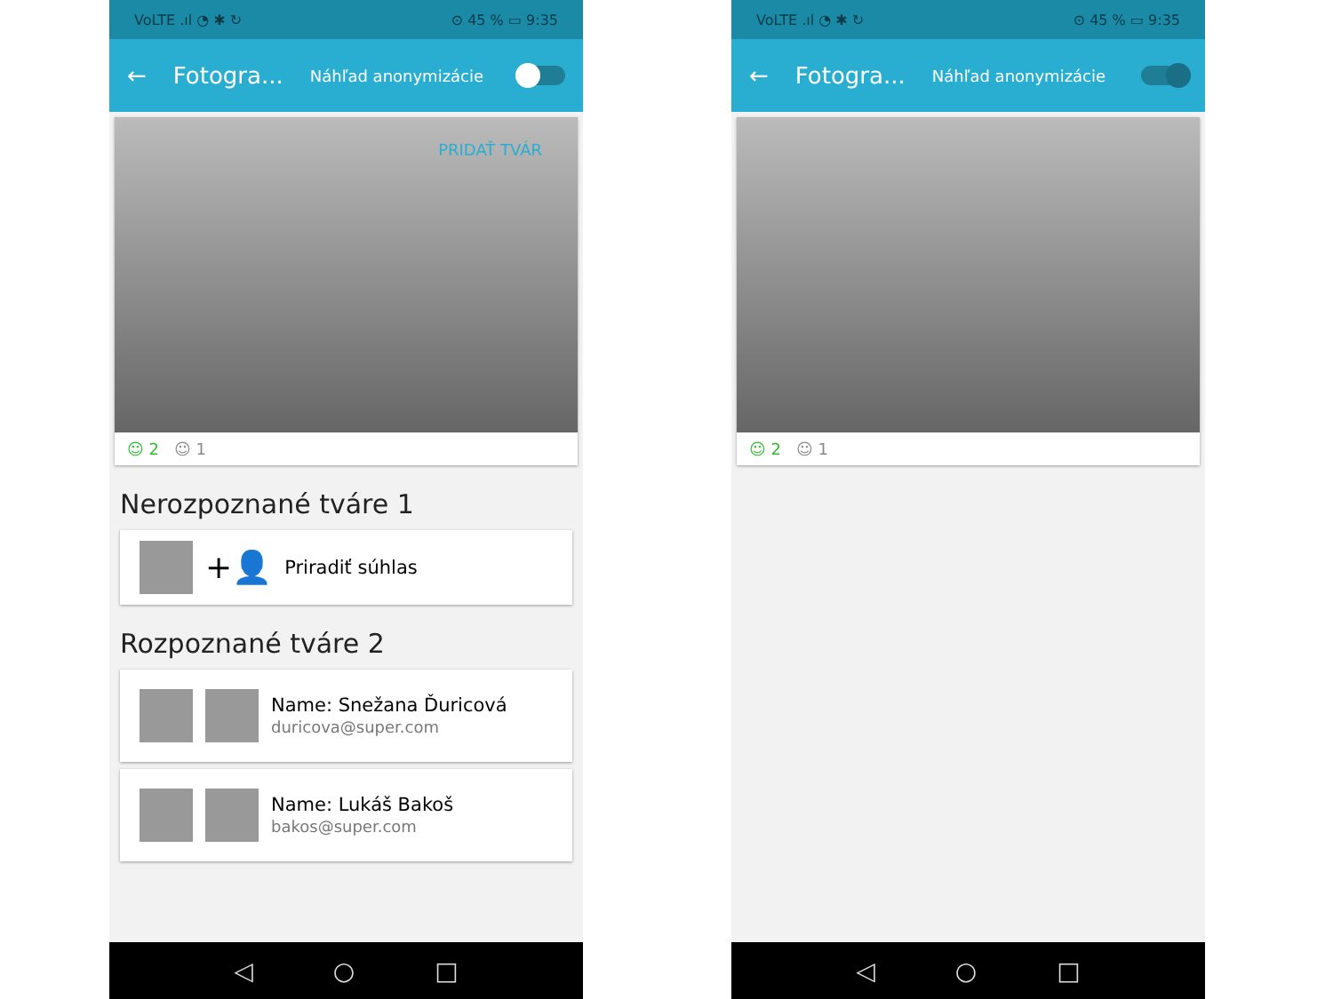VoLTE .ıl ◔ ✱ ↻ ⊙ 45 % ▭ 9:35
← Fotogra... Náhľad anonymizácie
PRIDAŤ TVÁR
☺ 2 ☺ 1
Nerozpoznané tváre 1
+👤 Priradiť súhlas
Rozpoznané tváre 2
Name: Snežana Ďuricová
duricova@super.com
Name: Lukáš Bakoš
bakos@super.com
◁ ○ □
VoLTE .ıl ◔ ✱ ↻ ⊙ 45 % ▭ 9:35
← Fotogra... Náhľad anonymizácie
☺ 2 ☺ 1
◁ ○ □